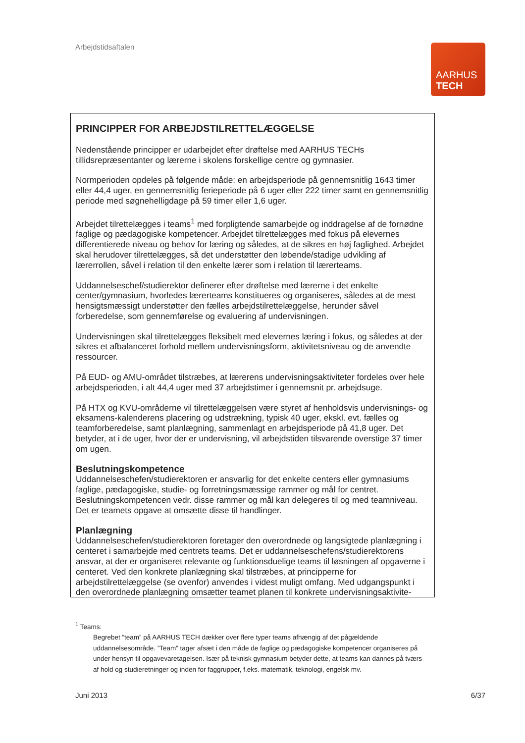Arbejdstidsaftalen
AARHUS
TECH
PRINCIPPER FOR ARBEJDSTILRETTELÆGGELSE
Nedenstående principper er udarbejdet efter drøftelse med AARHUS TECHs tillidsrepræsentanter og lærerne i skolens forskellige centre og gymnasier.
Normperioden opdeles på følgende måde: en arbejdsperiode på gennemsnitlig 1643 timer eller 44,4 uger, en gennemsnitlig ferieperiode på 6 uger eller 222 timer samt en gennemsnitlig periode med søgnehelligdage på 59 timer eller 1,6 uger.
Arbejdet tilrettelægges i teams<sup>1</sup> med forpligtende samarbejde og inddragelse af de fornødne faglige og pædagogiske kompetencer. Arbejdet tilrettelægges med fokus på elevernes differentierede niveau og behov for læring og således, at de sikres en høj faglighed. Arbejdet skal herudover tilrettelægges, så det understøtter den løbende/stadige udvikling af lærerrollen, såvel i relation til den enkelte lærer som i relation til lærerteams.
Uddannelseschef/studierektor definerer efter drøftelse med lærerne i det enkelte center/gymnasium, hvorledes lærerteams konstitueres og organiseres, således at de mest hensigtsmæssigt understøtter den fælles arbejdstilrettelæggelse, herunder såvel forberedelse, som gennemførelse og evaluering af undervisningen.
Undervisningen skal tilrettelægges fleksibelt med elevernes læring i fokus, og således at der sikres et afbalanceret forhold mellem undervisningsform, aktivitetsniveau og de anvendte ressourcer.
På EUD- og AMU-området tilstræbes, at lærerens undervisningsaktiviteter fordeles over hele arbejdsperioden, i alt 44,4 uger med 37 arbejdstimer i gennemsnit pr. arbejdsuge.
På HTX og KVU-områderne vil tilrettelæggelsen være styret af henholdsvis undervisnings- og eksamens-kalenderens placering og udstrækning, typisk 40 uger, ekskl. evt. fælles og teamforberedelse, samt planlægning, sammenlagt en arbejdsperiode på 41,8 uger. Det betyder, at i de uger, hvor der er undervisning, vil arbejdstiden tilsvarende overstige 37 timer om ugen.
Beslutningskompetence
Uddannelseschefen/studierektoren er ansvarlig for det enkelte centers eller gymnasiums faglige, pædagogiske, studie- og forretningsmæssige rammer og mål for centret. Beslutningskompetencen vedr. disse rammer og mål kan delegeres til og med teamniveau. Det er teamets opgave at omsætte disse til handlinger.
Planlægning
Uddannelseschefen/studierektoren foretager den overordnede og langsigtede planlægning i centeret i samarbejde med centrets teams. Det er uddannelseschefens/studierektorens ansvar, at der er organiseret relevante og funktionsduelige teams til løsningen af opgaverne i centeret. Ved den konkrete planlægning skal tilstræbes, at principperne for arbejdstilrettelæggelse (se ovenfor) anvendes i videst muligt omfang. Med udgangspunkt i den overordnede planlægning omsætter teamet planen til konkrete undervisningsaktivite-
<sup>1</sup> Teams:
Begrebet ”team” på AARHUS TECH dækker over flere typer teams afhængig af det pågældende uddannelsesområde. ”Team” tager afsæt i den måde de faglige og pædagogiske kompetencer organiseres på under hensyn til opgavevaretagelsen. Især på teknisk gymnasium betyder dette, at teams kan dannes på tværs af hold og studieretninger og inden for faggrupper, f.eks. matematik, teknologi, engelsk mv.
Juni 2013 6/37